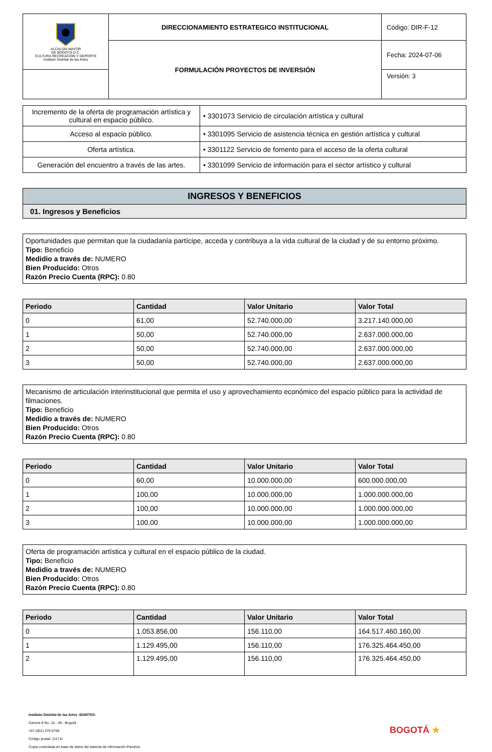| ALCALDÍA MAYOR DE BOGOTÁ D.C. CULTURA RECREACIÓN Y DEPORTE Instituto Distrital de las Artes | DIRECCIONAMIENTO ESTRATEGICO INSTITUCIONAL | Código: DIR-F-12 |
| | FORMULACIÓN PROYECTOS DE INVERSIÓN | Fecha: 2024-07-06 |
| | | Versión: 3 |
| Incremento de la oferta de programación artística y cultural en espacio público. | • 3301073 Servicio de circulación artística y cultural |
| Acceso al espacio público. | • 3301095 Servicio de asistencia técnica en gestión artística y cultural |
| Oferta artística. | • 3301122 Servicio de fomento para el acceso de la oferta cultural |
| Generación del encuentro a través de las artes. | • 3301099 Servicio de información para el sector artístico y cultural |
INGRESOS Y BENEFICIOS
01. Ingresos y Beneficios
Oportunidades que permitan que la ciudadanía partícipe, acceda y contribuya a la vida cultural de la ciudad y de su entorno próximo.
Tipo: Beneficio
Medidio a través de: NUMERO
Bien Producido: Otros
Razón Precio Cuenta (RPC): 0.80
| Periodo | Cantidad | Valor Unitario | Valor Total |
| --- | --- | --- | --- |
| 0 | 61,00 | 52.740.000,00 | 3.217.140.000,00 |
| 1 | 50,00 | 52.740.000,00 | 2.637.000.000,00 |
| 2 | 50,00 | 52.740.000,00 | 2.637.000.000,00 |
| 3 | 50,00 | 52.740.000,00 | 2.637.000.000,00 |
Mecanismo de articulación interinstitucional que permita el uso y aprovechamiento económico del espacio público para la actividad de filmaciones.
Tipo: Beneficio
Medidio a través de: NUMERO
Bien Producido: Otros
Razón Precio Cuenta (RPC): 0.80
| Periodo | Cantidad | Valor Unitario | Valor Total |
| --- | --- | --- | --- |
| 0 | 60,00 | 10.000.000,00 | 600.000.000,00 |
| 1 | 100,00 | 10.000.000,00 | 1.000.000.000,00 |
| 2 | 100,00 | 10.000.000,00 | 1.000.000.000,00 |
| 3 | 100,00 | 10.000.000,00 | 1.000.000.000,00 |
Oferta de programación artística y cultural en el espacio público de la ciudad.
Tipo: Beneficio
Medidio a través de: NUMERO
Bien Producido: Otros
Razón Precio Cuenta (RPC): 0.80
| Periodo | Cantidad | Valor Unitario | Valor Total |
| --- | --- | --- | --- |
| 0 | 1.053.856,00 | 156.110,00 | 164.517.460.160,00 |
| 1 | 1.129.495,00 | 156.110,00 | 176.325.464.450,00 |
| 2 | 1.129.495,00 | 156.110,00 | 176.325.464.450,00 |
Instituto Distrital de las Artes -IDARTES-
Carrera 8 No. 15 - 46 - Bogotá
+57 (601) 379 5750
Código postal: 111711
Copia controlada en base de datos del sistema de información Pandora
BOGOTÁ ★